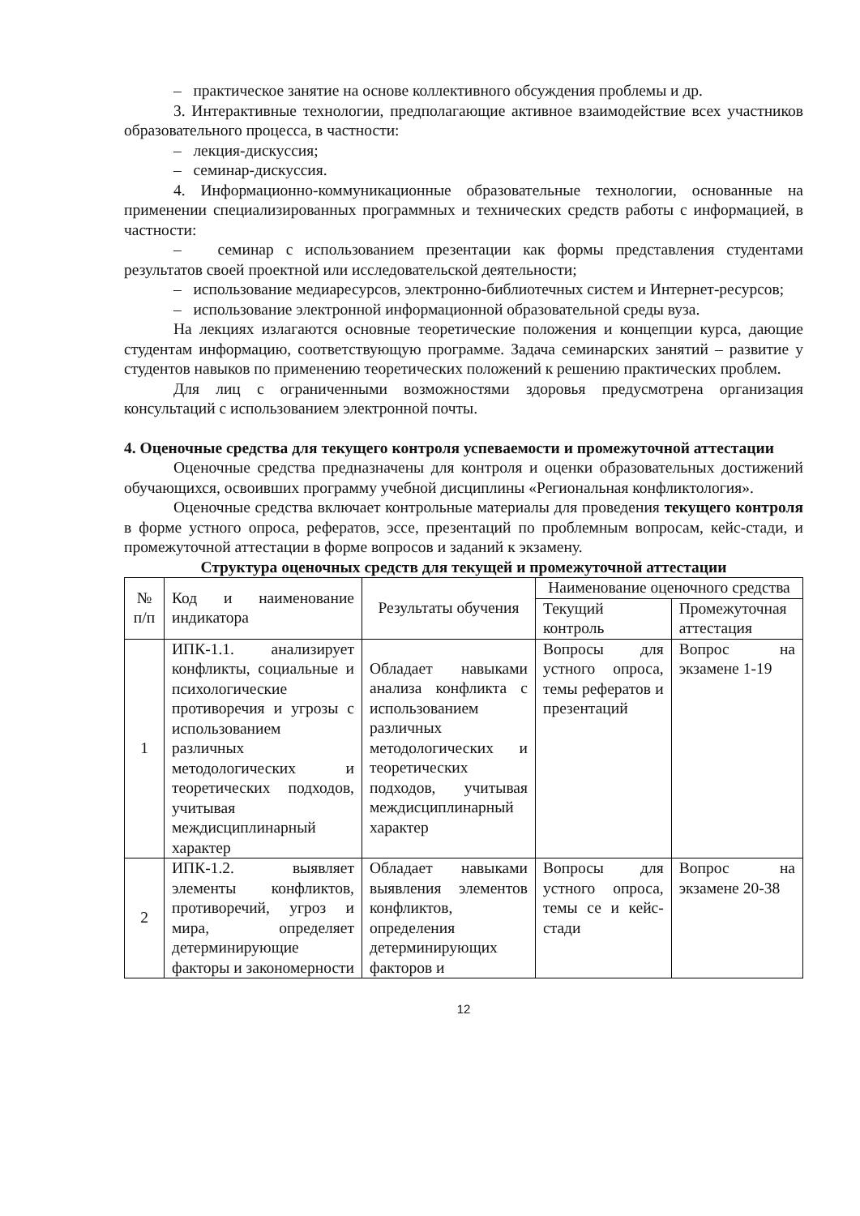– практическое занятие на основе коллективного обсуждения проблемы и др.
3. Интерактивные технологии, предполагающие активное взаимодействие всех участников образовательного процесса, в частности:
– лекция-дискуссия;
– семинар-дискуссия.
4. Информационно-коммуникационные образовательные технологии, основанные на применении специализированных программных и технических средств работы с информацией, в частности:
– семинар с использованием презентации как формы представления студентами результатов своей проектной или исследовательской деятельности;
– использование медиаресурсов, электронно-библиотечных систем и Интернет-ресурсов;
– использование электронной информационной образовательной среды вуза.
На лекциях излагаются основные теоретические положения и концепции курса, дающие студентам информацию, соответствующую программе. Задача семинарских занятий – развитие у студентов навыков по применению теоретических положений к решению практических проблем.
Для лиц с ограниченными возможностями здоровья предусмотрена организация консультаций с использованием электронной почты.
4. Оценочные средства для текущего контроля успеваемости и промежуточной аттестации
Оценочные средства предназначены для контроля и оценки образовательных достижений обучающихся, освоивших программу учебной дисциплины «Региональная конфликтология».
Оценочные средства включает контрольные материалы для проведения текущего контроля в форме устного опроса, рефератов, эссе, презентаций по проблемным вопросам, кейс-стади, и промежуточной аттестации в форме вопросов и заданий к экзамену.
Структура оценочных средств для текущей и промежуточной аттестации
| № п/п | Код и наименование индикатора | Результаты обучения | Наименование оценочного средства | |
| --- | --- | --- | --- | --- |
| | | | Текущий контроль | Промежуточная аттестация |
| 1 | ИПК-1.1. анализирует конфликты, социальные и психологические противоречия и угрозы с использованием различных методологических и теоретических подходов, учитывая междисциплинарный характер | Обладает навыками анализа конфликта с использованием различных методологических и теоретических подходов, учитывая междисциплинарный характер | Вопросы для устного опроса, темы рефератов и презентаций | Вопрос на экзамене 1-19 |
| 2 | ИПК-1.2. выявляет элементы конфликтов, противоречий, угроз и мира, определяет детерминирующие факторы и закономерности | Обладает навыками выявления элементов конфликтов, определения детерминирующих факторов и | Вопросы для устного опроса, темы се и кейс-стади | Вопрос на экзамене 20-38 |
12